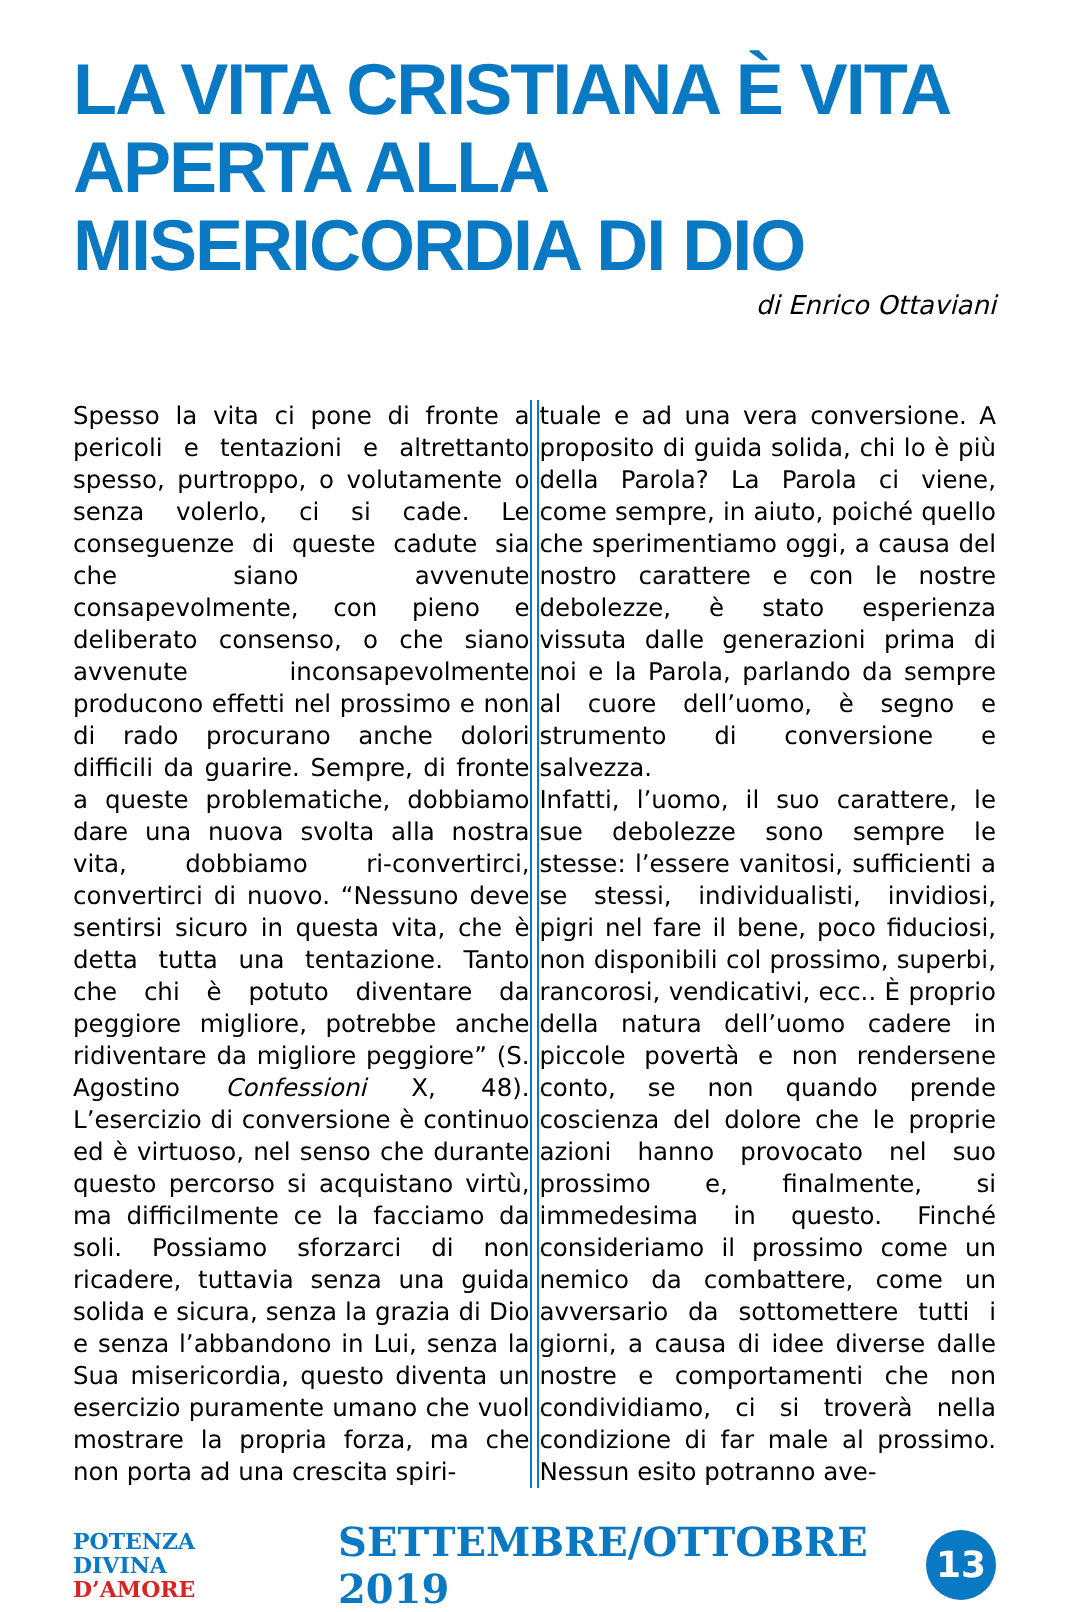LA VITA CRISTIANA È VITA APERTA ALLA MISERICORDIA DI DIO
di Enrico Ottaviani
Spesso la vita ci pone di fronte a pericoli e tentazioni e altrettanto spesso, purtroppo, o volutamente o senza volerlo, ci si cade. Le conseguenze di queste cadute sia che siano avvenute consapevolmente, con pieno e deliberato consenso, o che siano avvenute inconsapevolmente producono effetti nel prossimo e non di rado procurano anche dolori difficili da guarire. Sempre, di fronte a queste problematiche, dobbiamo dare una nuova svolta alla nostra vita, dobbiamo ri-convertirci, convertirci di nuovo. “Nessuno deve sentirsi sicuro in questa vita, che è detta tutta una tentazione. Tanto che chi è potuto diventare da peggiore migliore, potrebbe anche ridiventare da migliore peggiore” (S. Agostino Confessioni X, 48). L’esercizio di conversione è continuo ed è virtuoso, nel senso che durante questo percorso si acquistano virtù, ma difficilmente ce la facciamo da soli. Possiamo sforzarci di non ricadere, tuttavia senza una guida solida e sicura, senza la grazia di Dio e senza l’abbandono in Lui, senza la Sua misericordia, questo diventa un esercizio puramente umano che vuol mostrare la propria forza, ma che non porta ad una crescita spiri-
tuale e ad una vera conversione. A proposito di guida solida, chi lo è più della Parola? La Parola ci viene, come sempre, in aiuto, poiché quello che sperimentiamo oggi, a causa del nostro carattere e con le nostre debolezze, è stato esperienza vissuta dalle generazioni prima di noi e la Parola, parlando da sempre al cuore dell’uomo, è segno e strumento di conversione e salvezza.
Infatti, l’uomo, il suo carattere, le sue debolezze sono sempre le stesse: l’essere vanitosi, sufficienti a se stessi, individualisti, invidiosi, pigri nel fare il bene, poco fiduciosi, non disponibili col prossimo, superbi, rancorosi, vendicativi, ecc.. È proprio della natura dell’uomo cadere in piccole povertà e non rendersene conto, se non quando prende coscienza del dolore che le proprie azioni hanno provocato nel suo prossimo e, finalmente, si immedesima in questo. Finché consideriamo il prossimo come un nemico da combattere, come un avversario da sottomettere tutti i giorni, a causa di idee diverse dalle nostre e comportamenti che non condividiamo, ci si troverà nella condizione di far male al prossimo. Nessun esito potranno ave-
POTENZA DIVINA
D’AMORE
SETTEMBRE/OTTOBRE 2019
13